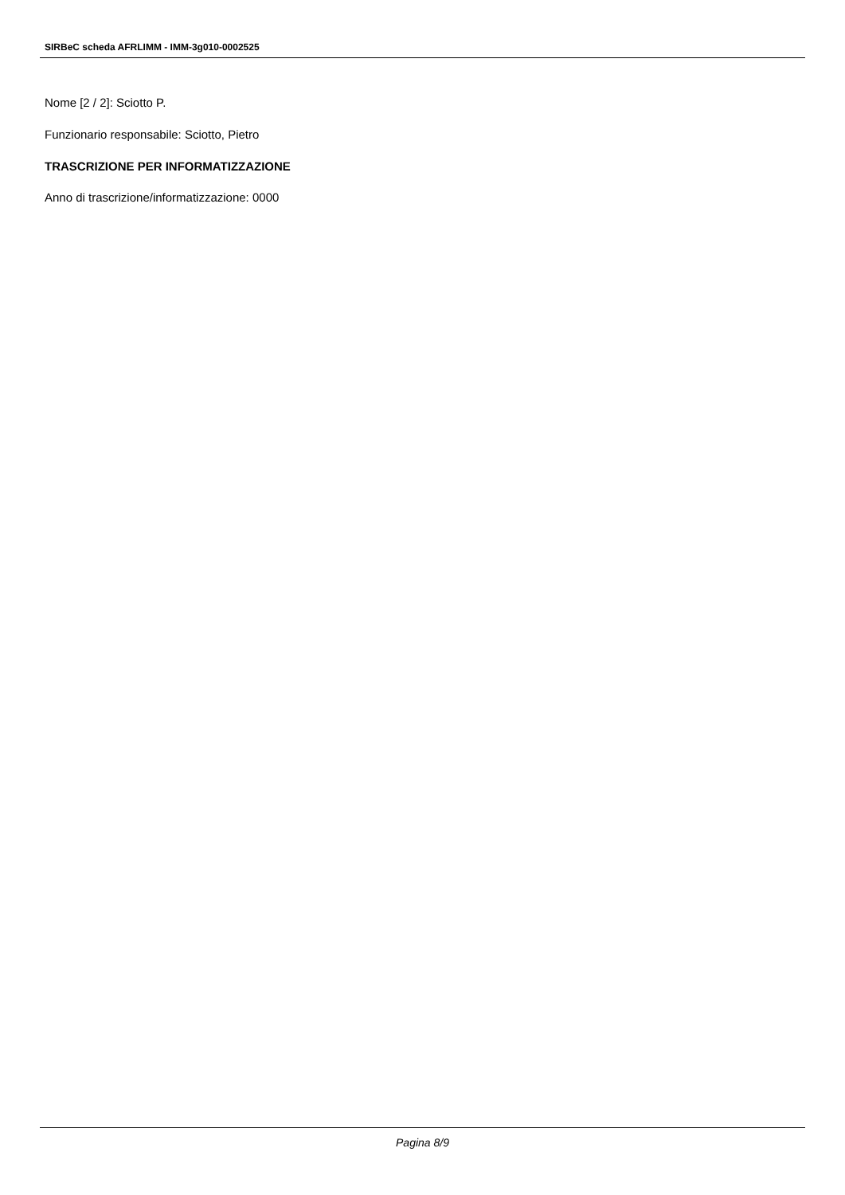SIRBeC scheda AFRLIMM - IMM-3g010-0002525
Nome [2 / 2]: Sciotto P.
Funzionario responsabile: Sciotto, Pietro
TRASCRIZIONE PER INFORMATIZZAZIONE
Anno di trascrizione/informatizzazione: 0000
Pagina 8/9